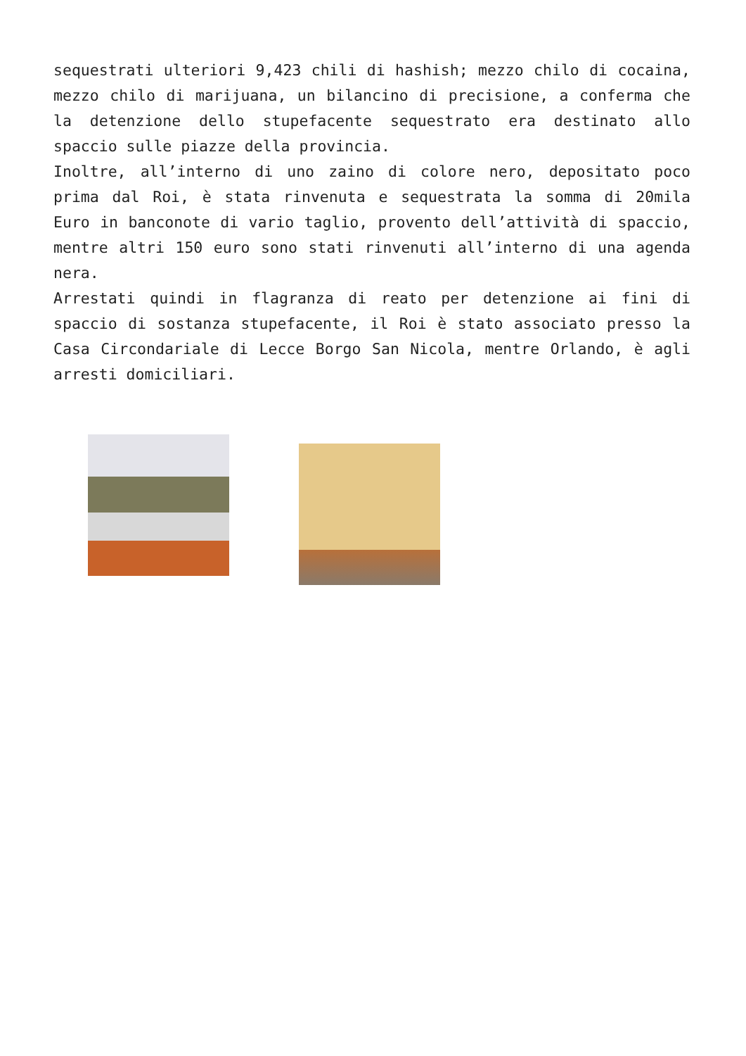sequestrati ulteriori 9,423 chili di hashish; mezzo chilo di cocaina, mezzo chilo di marijuana, un bilancino di precisione, a conferma che la detenzione dello stupefacente sequestrato era destinato allo spaccio sulle piazze della provincia.
Inoltre, all’interno di uno zaino di colore nero, depositato poco prima dal Roi, è stata rinvenuta e sequestrata la somma di 20mila Euro in banconote di vario taglio, provento dell’attività di spaccio, mentre altri 150 euro sono stati rinvenuti all’interno di una agenda nera.
Arrestati quindi in flagranza di reato per detenzione ai fini di spaccio di sostanza stupefacente, il Roi è stato associato presso la Casa Circondariale di Lecce Borgo San Nicola, mentre Orlando, è agli arresti domiciliari.